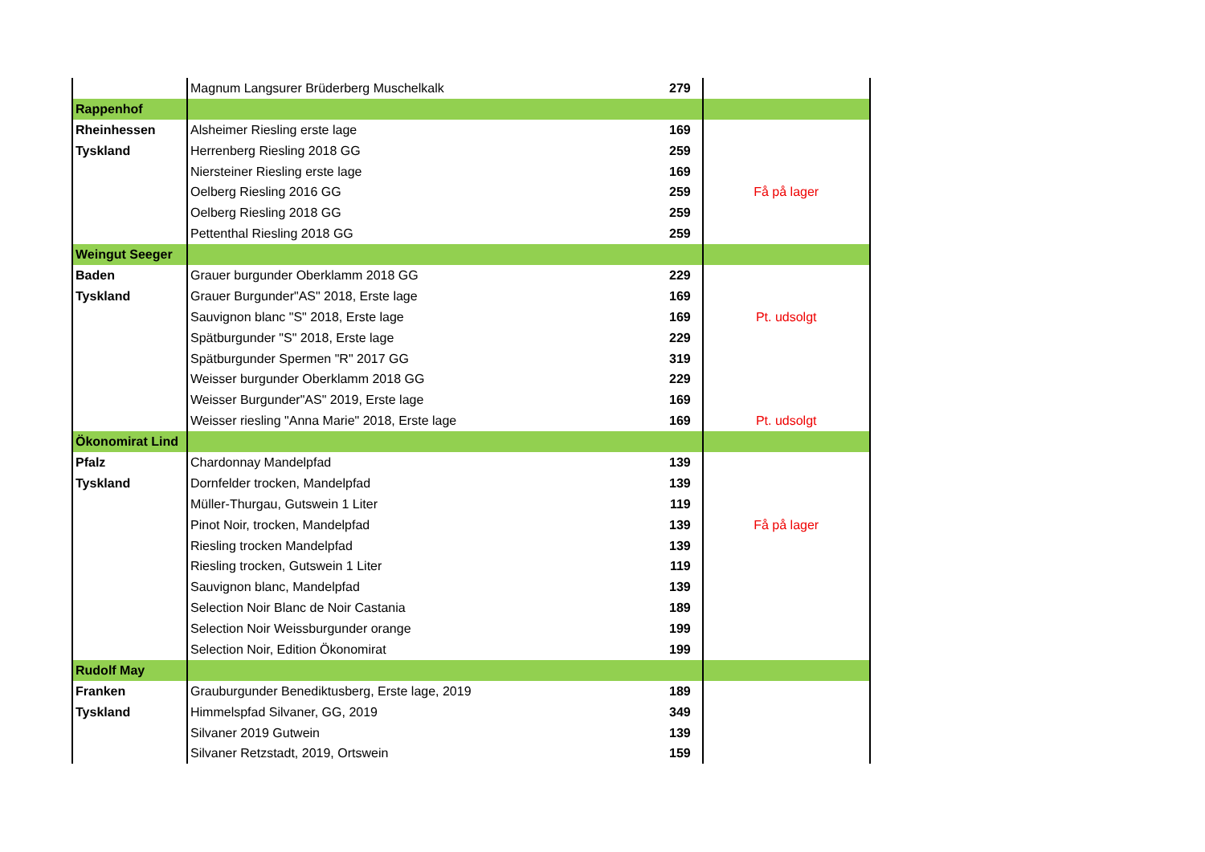| | Magnum Langsurer Brüderberg Muschelkalk | 279 | |
| Rappenhof | | | |
| Rheinhessen | Alsheimer Riesling erste lage | 169 | |
| Tyskland | Herrenberg Riesling 2018 GG | 259 | |
| | Niersteiner Riesling erste lage | 169 | |
| | Oelberg Riesling 2016 GG | 259 | Få på lager |
| | Oelberg Riesling 2018 GG | 259 | |
| | Pettenthal Riesling 2018 GG | 259 | |
| Weingut Seeger | | | |
| Baden | Grauer burgunder Oberklamm 2018 GG | 229 | |
| Tyskland | Grauer Burgunder"AS" 2018, Erste lage | 169 | |
| | Sauvignon blanc "S" 2018, Erste lage | 169 | Pt. udsolgt |
| | Spätburgunder "S" 2018, Erste lage | 229 | |
| | Spätburgunder Spermen "R" 2017 GG | 319 | |
| | Weisser burgunder Oberklamm 2018 GG | 229 | |
| | Weisser Burgunder"AS" 2019, Erste lage | 169 | |
| | Weisser riesling "Anna Marie" 2018, Erste lage | 169 | Pt. udsolgt |
| Ökonomirat Lind | | | |
| Pfalz | Chardonnay Mandelpfad | 139 | |
| Tyskland | Dornfelder trocken, Mandelpfad | 139 | |
| | Müller-Thurgau, Gutswein 1 Liter | 119 | |
| | Pinot Noir, trocken, Mandelpfad | 139 | Få på lager |
| | Riesling trocken Mandelpfad | 139 | |
| | Riesling trocken, Gutswein 1 Liter | 119 | |
| | Sauvignon blanc, Mandelpfad | 139 | |
| | Selection Noir Blanc de Noir Castania | 189 | |
| | Selection Noir Weissburgunder orange | 199 | |
| | Selection Noir, Edition Ökonomirat | 199 | |
| Rudolf May | | | |
| Franken | Grauburgunder Benediktusberg, Erste lage, 2019 | 189 | |
| Tyskland | Himmelspfad Silvaner, GG, 2019 | 349 | |
| | Silvaner 2019 Gutwein | 139 | |
| | Silvaner Retzstadt, 2019, Ortswein | 159 | |